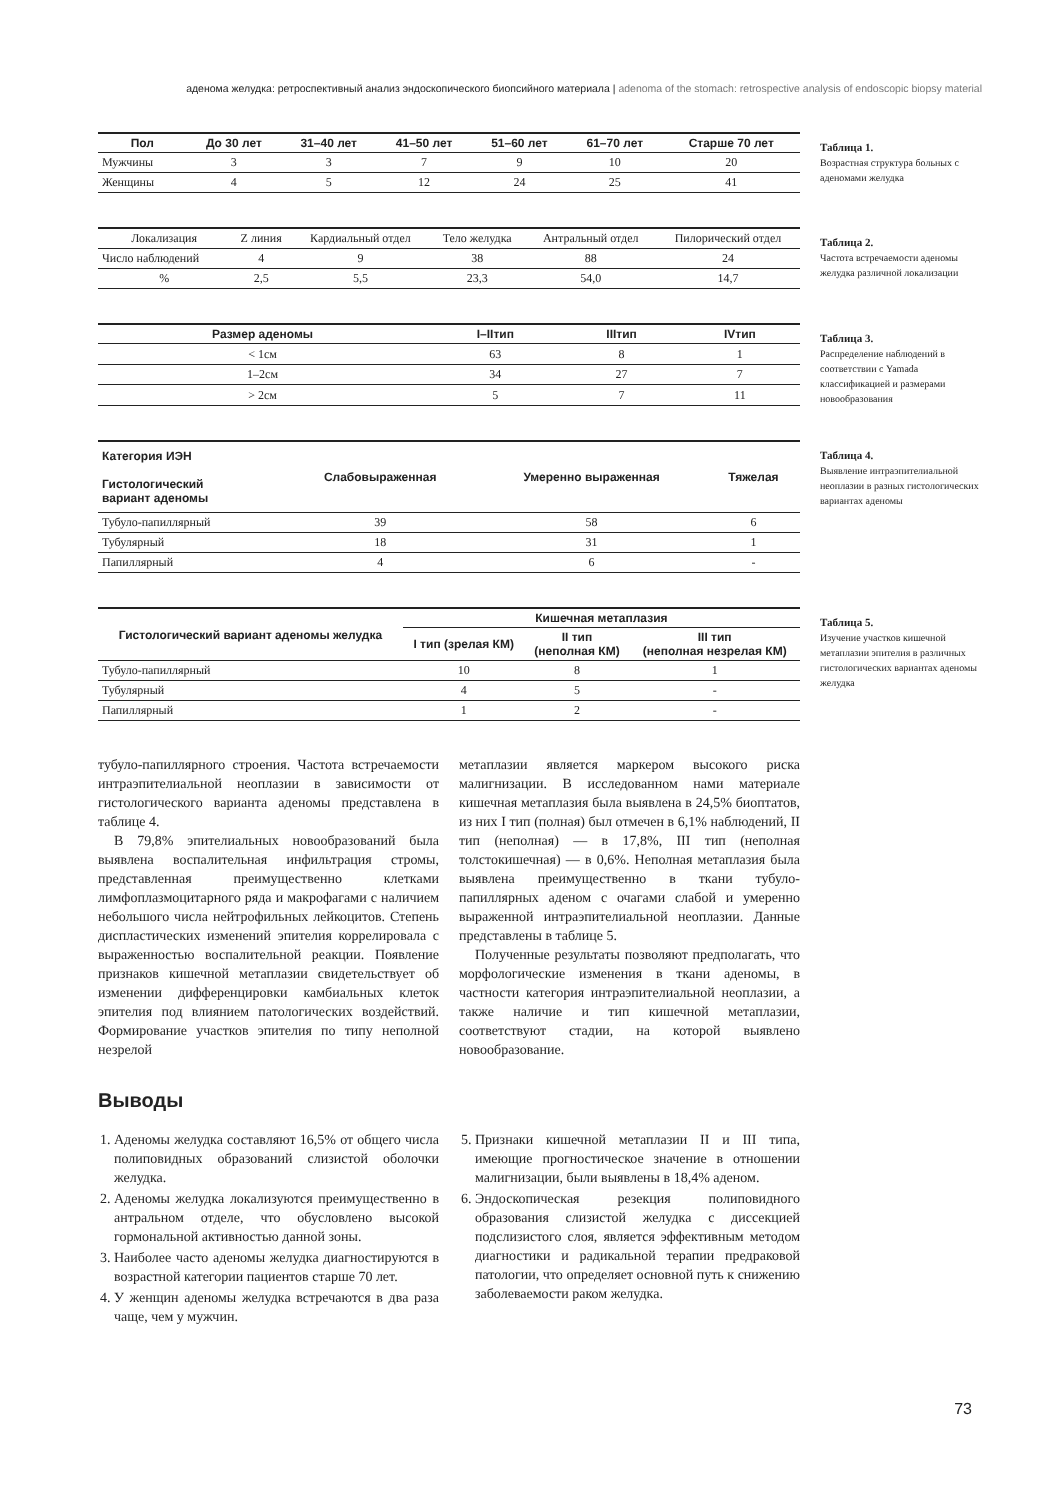аденома желудка: ретроспективный анализ эндоскопического биопсийного материала | adenoma of the stomach: retrospective analysis of endoscopic biopsy material
| Пол | До 30 лет | 31–40 лет | 41–50 лет | 51–60 лет | 61–70 лет | Старше 70 лет |
| --- | --- | --- | --- | --- | --- | --- |
| Мужчины | 3 | 3 | 7 | 9 | 10 | 20 |
| Женщины | 4 | 5 | 12 | 24 | 25 | 41 |
Таблица 1.
Возрастная структура больных с аденомами желудка
| Локализация | Z линия | Кардиальный отдел | Тело желудка | Антральный отдел | Пилорический отдел |
| Число наблюдений | 4 | 9 | 38 | 88 | 24 |
| % | 2,5 | 5,5 | 23,3 | 54,0 | 14,7 |
Таблица 2.
Частота встречаемости аденомы желудка различной локализации
| Размер аденомы | I–IIтип | IIIтип | IVтип |
| --- | --- | --- | --- |
| < 1см | 63 | 8 | 1 |
| 1–2см | 34 | 27 | 7 |
| > 2см | 5 | 7 | 11 |
Таблица 3.
Распределение наблюдений в соответствии с Yamada классификацией и размерами новообразования
| Категория ИЭН Гистологический вариант аденомы | Слабовыраженная | Умеренно выраженная | Тяжелая |
| --- | --- | --- | --- |
| Тубуло-папиллярный | 39 | 58 | 6 |
| Тубулярный | 18 | 31 | 1 |
| Папиллярный | 4 | 6 | - |
Таблица 4.
Выявление интраэпителиальной неоплазии в разных гистологических вариантах аденомы
| Гистологический вариант аденомы желудка | Кишечная метаплазия | | |
| --- | --- | --- | --- |
| | I тип (зрелая КМ) | II тип (неполная КМ) | III тип (неполная незрелая КМ) |
| Тубуло-папиллярный | 10 | 8 | 1 |
| Тубулярный | 4 | 5 | - |
| Папиллярный | 1 | 2 | - |
Таблица 5.
Изучение участков кишечной метаплазии эпителия в различных гистологических вариантах аденомы желудка
тубуло-папиллярного строения. Частота встречаемости интраэпителиальной неоплазии в зависимости от гистологического варианта аденомы представлена в таблице 4.
В 79,8% эпителиальных новообразований была выявлена воспалительная инфильтрация стромы, представленная преимущественно клетками лимфоплазмоцитарного ряда и макрофагами с наличием небольшого числа нейтрофильных лейкоцитов. Степень диспластических изменений эпителия коррелировала с выраженностью воспалительной реакции. Появление признаков кишечной метаплазии свидетельствует об изменении дифференцировки камбиальных клеток эпителия под влиянием патологических воздействий. Формирование участков эпителия по типу неполной незрелой
метаплазии является маркером высокого риска малигнизации. В исследованном нами материале кишечная метаплазия была выявлена в 24,5% биоптатов, из них I тип (полная) был отмечен в 6,1% наблюдений, II тип (неполная) — в 17,8%, III тип (неполная толстокишечная) — в 0,6%. Неполная метаплазия была выявлена преимущественно в ткани тубуло-папиллярных аденом с очагами слабой и умеренно выраженной интраэпителиальной неоплазии. Данные представлены в таблице 5.
Полученные результаты позволяют предполагать, что морфологические изменения в ткани аденомы, в частности категория интраэпителиальной неоплазии, а также наличие и тип кишечной метаплазии, соответствуют стадии, на которой выявлено новообразование.
Выводы
1. Аденомы желудка составляют 16,5% от общего числа полиповидных образований слизистой оболочки желудка.
2. Аденомы желудка локализуются преимущественно в антральном отделе, что обусловлено высокой гормональной активностью данной зоны.
3. Наиболее часто аденомы желудка диагностируются в возрастной категории пациентов старше 70 лет.
4. У женщин аденомы желудка встречаются в два раза чаще, чем у мужчин.
5. Признаки кишечной метаплазии II и III типа, имеющие прогностическое значение в отношении малигнизации, были выявлены в 18,4% аденом.
6. Эндоскопическая резекция полиповидного образования слизистой желудка с диссекцией подслизистого слоя, является эффективным методом диагностики и радикальной терапии предраковой патологии, что определяет основной путь к снижению заболеваемости раком желудка.
73